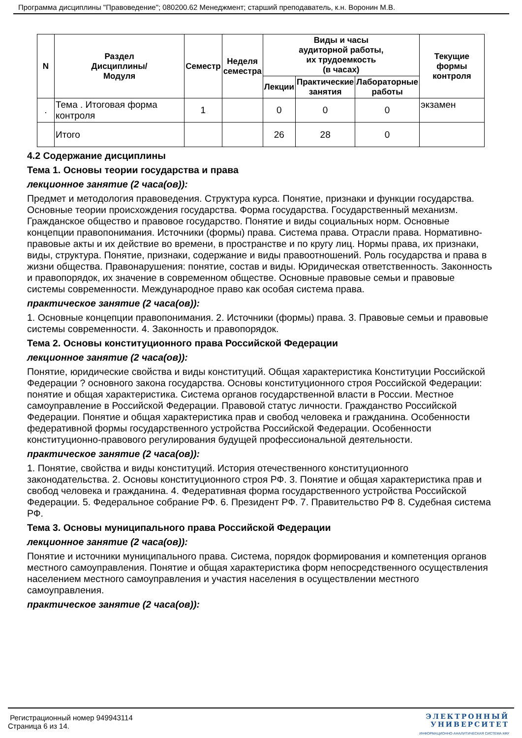Программа дисциплины "Правоведение"; 080200.62 Менеджмент; старший преподаватель, к.н. Воронин М.В.
| N | Раздел Дисциплины/ Модуля | Семестр | Неделя семестра | Виды и часы аудиторной работы, их трудоемкость (в часах) | | | Текущие формы контроля |
| --- | --- | --- | --- | --- | --- | --- | --- |
| | | | | Лекции | Практические занятия | Лабораторные работы | |
| . | Тема . Итоговая форма контроля | 1 | | 0 | 0 | 0 | экзамен |
| | Итого | | | 26 | 28 | 0 | |
4.2 Содержание дисциплины
Тема 1. Основы теории государства и права
лекционное занятие (2 часа(ов)):
Предмет и методология правоведения. Структура курса. Понятие, признаки и функции государства. Основные теории происхождения государства. Форма государства. Государственный механизм. Гражданское общество и правовое государство. Понятие и виды социальных норм. Основные концепции правопонимания. Источники (формы) права. Система права. Отрасли права. Нормативно-правовые акты и их действие во времени, в пространстве и по кругу лиц. Нормы права, их признаки, виды, структура. Понятие, признаки, содержание и виды правоотношений. Роль государства и права в жизни общества. Правонарушения: понятие, состав и виды. Юридическая ответственность. Законность и правопорядок, их значение в современном обществе. Основные правовые семьи и правовые системы современности. Международное право как особая система права.
практическое занятие (2 часа(ов)):
1. Основные концепции правопонимания. 2. Источники (формы) права. 3. Правовые семьи и правовые системы современности. 4. Законность и правопорядок.
Тема 2. Основы конституционного права Российской Федерации
лекционное занятие (2 часа(ов)):
Понятие, юридические свойства и виды конституций. Общая характеристика Конституции Российской Федерации ? основного закона государства. Основы конституционного строя Российской Федерации: понятие и общая характеристика. Система органов государственной власти в России. Местное самоуправление в Российской Федерации. Правовой статус личности. Гражданство Российской Федерации. Понятие и общая характеристика прав и свобод человека и гражданина. Особенности федеративной формы государственного устройства Российской Федерации. Особенности конституционно-правового регулирования будущей профессиональной деятельности.
практическое занятие (2 часа(ов)):
1. Понятие, свойства и виды конституций. История отечественного конституционного законодательства. 2. Основы конституционного строя РФ. 3. Понятие и общая характеристика прав и свобод человека и гражданина. 4. Федеративная форма государственного устройства Российской Федерации. 5. Федеральное собрание РФ. 6. Президент РФ. 7. Правительство РФ 8. Судебная система РФ.
Тема 3. Основы муниципального права Российской Федерации
лекционное занятие (2 часа(ов)):
Понятие и источники муниципального права. Система, порядок формирования и компетенция органов местного самоуправления. Понятие и общая характеристика форм непосредственного осуществления населением местного самоуправления и участия населения в осуществлении местного самоуправления.
практическое занятие (2 часа(ов)):
Регистрационный номер 949943114
Страница 6 из 14.
ЭЛЕКТРОННЫЙ
УНИВЕРСИТЕТ
ИНФОРМАЦИОННО-АНАЛИТИЧЕСКАЯ СИСТЕМА КФУ